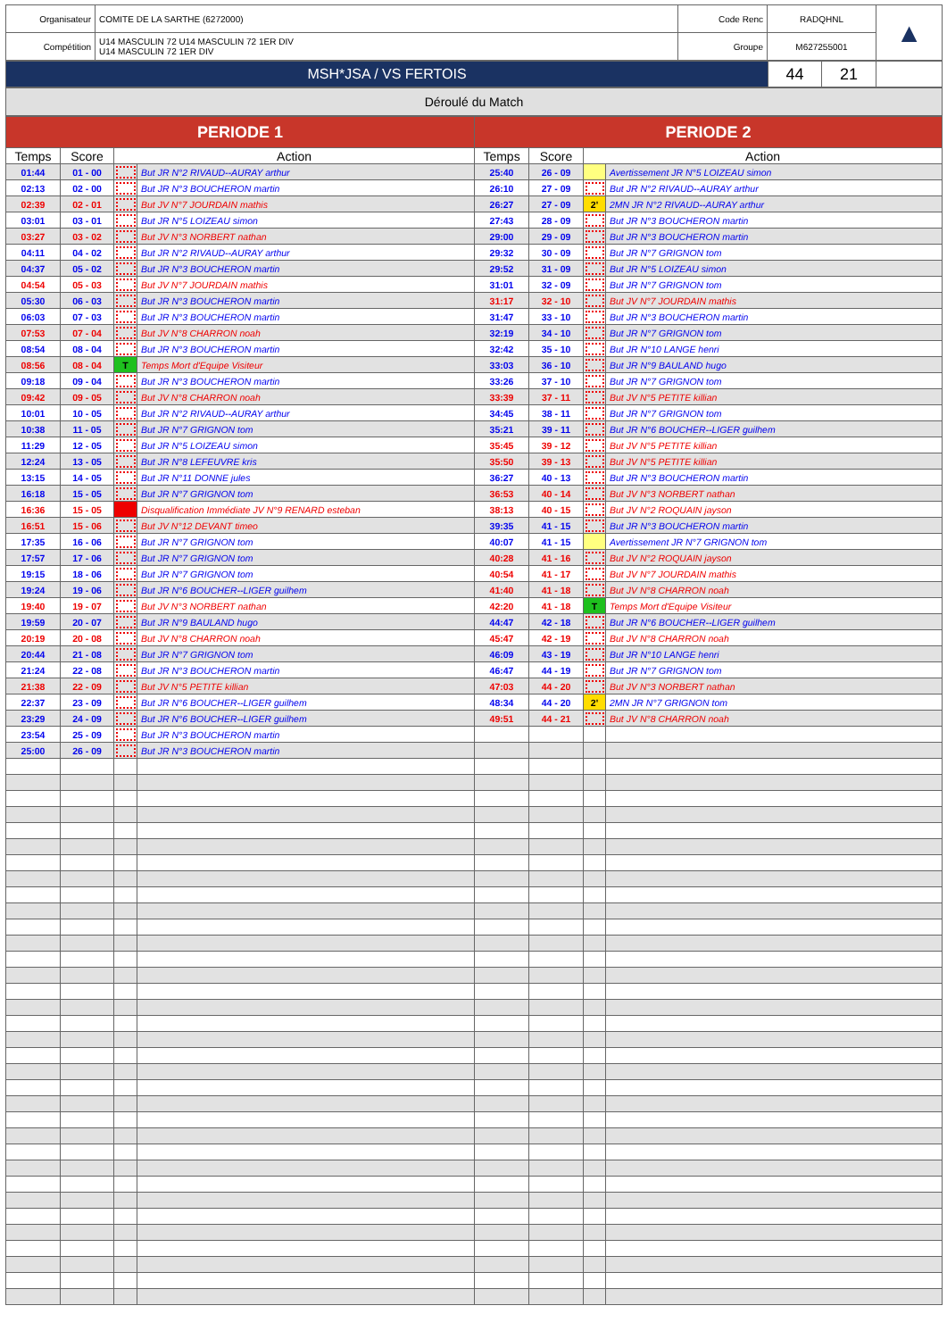| Organisateur | COMITE DE LA SARTHE (6272000) | Code Renc | RADQHNL | ▲ |
| Compétition | U14 MASCULIN 72 U14 MASCULIN 72 1ER DIV U14 MASCULIN 72 1ER DIV | Groupe | M627255001 | |
| MSH*JSA / VS FERTOIS | 44 | 21 | |
Déroulé du Match
| PERIODE 1 | | | | PERIODE 2 | | | |
| --- | --- | --- | --- | --- | --- | --- | --- |
| Temps | Score | Action | | Temps | Score | Action | |
| 01:44 | 01 - 00 | | But JR N°2 RIVAUD--AURAY arthur | 25:40 | 26 - 09 | | Avertissement JR N°5 LOIZEAU simon |
| 02:13 | 02 - 00 | | But JR N°3 BOUCHERON martin | 26:10 | 27 - 09 | | But JR N°2 RIVAUD--AURAY arthur |
| 02:39 | 02 - 01 | | But JV N°7 JOURDAIN mathis | 26:27 | 27 - 09 | 2' | 2MN JR N°2 RIVAUD--AURAY arthur |
| 03:01 | 03 - 01 | | But JR N°5 LOIZEAU simon | 27:43 | 28 - 09 | | But JR N°3 BOUCHERON martin |
| 03:27 | 03 - 02 | | But JV N°3 NORBERT nathan | 29:00 | 29 - 09 | | But JR N°3 BOUCHERON martin |
| 04:11 | 04 - 02 | | But JR N°2 RIVAUD--AURAY arthur | 29:32 | 30 - 09 | | But JR N°7 GRIGNON tom |
| 04:37 | 05 - 02 | | But JR N°3 BOUCHERON martin | 29:52 | 31 - 09 | | But JR N°5 LOIZEAU simon |
| 04:54 | 05 - 03 | | But JV N°7 JOURDAIN mathis | 31:01 | 32 - 09 | | But JR N°7 GRIGNON tom |
| 05:30 | 06 - 03 | | But JR N°3 BOUCHERON martin | 31:17 | 32 - 10 | | But JV N°7 JOURDAIN mathis |
| 06:03 | 07 - 03 | | But JR N°3 BOUCHERON martin | 31:47 | 33 - 10 | | But JR N°3 BOUCHERON martin |
| 07:53 | 07 - 04 | | But JV N°8 CHARRON noah | 32:19 | 34 - 10 | | But JR N°7 GRIGNON tom |
| 08:54 | 08 - 04 | | But JR N°3 BOUCHERON martin | 32:42 | 35 - 10 | | But JR N°10 LANGE henri |
| 08:56 | 08 - 04 | T | Temps Mort d'Equipe Visiteur | 33:03 | 36 - 10 | | But JR N°9 BAULAND hugo |
| 09:18 | 09 - 04 | | But JR N°3 BOUCHERON martin | 33:26 | 37 - 10 | | But JR N°7 GRIGNON tom |
| 09:42 | 09 - 05 | | But JV N°8 CHARRON noah | 33:39 | 37 - 11 | | But JV N°5 PETITE killian |
| 10:01 | 10 - 05 | | But JR N°2 RIVAUD--AURAY arthur | 34:45 | 38 - 11 | | But JR N°7 GRIGNON tom |
| 10:38 | 11 - 05 | | But JR N°7 GRIGNON tom | 35:21 | 39 - 11 | | But JR N°6 BOUCHER--LIGER guilhem |
| 11:29 | 12 - 05 | | But JR N°5 LOIZEAU simon | 35:45 | 39 - 12 | | But JV N°5 PETITE killian |
| 12:24 | 13 - 05 | | But JR N°8 LEFEUVRE kris | 35:50 | 39 - 13 | | But JV N°5 PETITE killian |
| 13:15 | 14 - 05 | | But JR N°11 DONNE jules | 36:27 | 40 - 13 | | But JR N°3 BOUCHERON martin |
| 16:18 | 15 - 05 | | But JR N°7 GRIGNON tom | 36:53 | 40 - 14 | | But JV N°3 NORBERT nathan |
| 16:36 | 15 - 05 | | Disqualification Immédiate JV N°9 RENARD esteban | 38:13 | 40 - 15 | | But JV N°2 ROQUAIN jayson |
| 16:51 | 15 - 06 | | But JV N°12 DEVANT timeo | 39:35 | 41 - 15 | | But JR N°3 BOUCHERON martin |
| 17:35 | 16 - 06 | | But JR N°7 GRIGNON tom | 40:07 | 41 - 15 | | Avertissement JR N°7 GRIGNON tom |
| 17:57 | 17 - 06 | | But JR N°7 GRIGNON tom | 40:28 | 41 - 16 | | But JV N°2 ROQUAIN jayson |
| 19:15 | 18 - 06 | | But JR N°7 GRIGNON tom | 40:54 | 41 - 17 | | But JV N°7 JOURDAIN mathis |
| 19:24 | 19 - 06 | | But JR N°6 BOUCHER--LIGER guilhem | 41:40 | 41 - 18 | | But JV N°8 CHARRON noah |
| 19:40 | 19 - 07 | | But JV N°3 NORBERT nathan | 42:20 | 41 - 18 | T | Temps Mort d'Equipe Visiteur |
| 19:59 | 20 - 07 | | But JR N°9 BAULAND hugo | 44:47 | 42 - 18 | | But JR N°6 BOUCHER--LIGER guilhem |
| 20:19 | 20 - 08 | | But JV N°8 CHARRON noah | 45:47 | 42 - 19 | | But JV N°8 CHARRON noah |
| 20:44 | 21 - 08 | | But JR N°7 GRIGNON tom | 46:09 | 43 - 19 | | But JR N°10 LANGE henri |
| 21:24 | 22 - 08 | | But JR N°3 BOUCHERON martin | 46:47 | 44 - 19 | | But JR N°7 GRIGNON tom |
| 21:38 | 22 - 09 | | But JV N°5 PETITE killian | 47:03 | 44 - 20 | | But JV N°3 NORBERT nathan |
| 22:37 | 23 - 09 | | But JR N°6 BOUCHER--LIGER guilhem | 48:34 | 44 - 20 | 2' | 2MN JR N°7 GRIGNON tom |
| 23:29 | 24 - 09 | | But JR N°6 BOUCHER--LIGER guilhem | 49:51 | 44 - 21 | | But JV N°8 CHARRON noah |
| 23:54 | 25 - 09 | | But JR N°3 BOUCHERON martin | | | | |
| 25:00 | 26 - 09 | | But JR N°3 BOUCHERON martin | | | | |